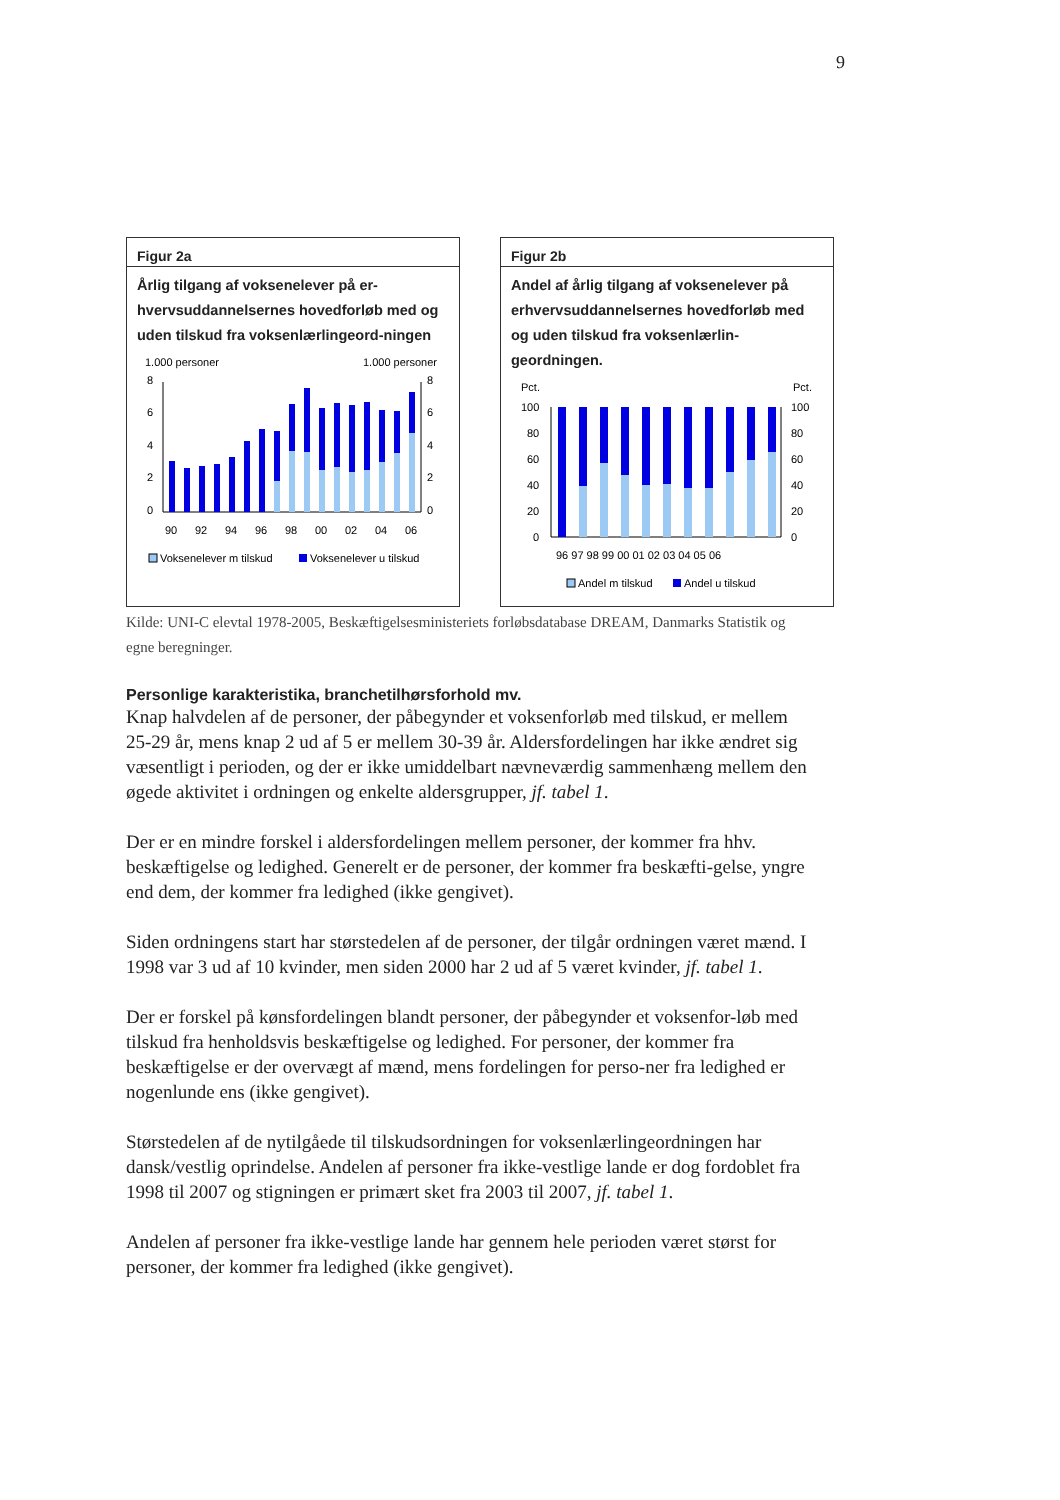9
Figur 2a
Årlig tilgang af voksenelever på er-hvervsuddannelsernes hovedforløb med og uden tilskud fra voksenlærlingeord-ningen
1.000 personer
1.000 personer
8
6
4
2
0
8
6
4
2
0
90
92
94
96
98
00
02
04
06
Voksenelever m tilskud
Voksenelever u tilskud
Figur 2b
Andel af årlig tilgang af voksenelever på erhvervsuddannelsernes hovedforløb med og uden tilskud fra voksenlærlin-geordningen.
Pct.
Pct.
100
80
60
40
20
0
100
80
60
40
20
0
96 97 98 99 00 01 02 03 04 05 06
Andel m tilskud
Andel u tilskud
Kilde: UNI-C elevtal 1978-2005, Beskæftigelsesministeriets forløbsdatabase DREAM, Danmarks Statistik og egne beregninger.
Personlige karakteristika, branchetilhørsforhold mv.
Knap halvdelen af de personer, der påbegynder et voksenforløb med tilskud, er mellem 25-29 år, mens knap 2 ud af 5 er mellem 30-39 år. Aldersfordelingen har ikke ændret sig væsentligt i perioden, og der er ikke umiddelbart nævneværdig sammenhæng mellem den øgede aktivitet i ordningen og enkelte aldersgrupper, jf. tabel 1.
Der er en mindre forskel i aldersfordelingen mellem personer, der kommer fra hhv. beskæftigelse og ledighed. Generelt er de personer, der kommer fra beskæfti-gelse, yngre end dem, der kommer fra ledighed (ikke gengivet).
Siden ordningens start har størstedelen af de personer, der tilgår ordningen været mænd. I 1998 var 3 ud af 10 kvinder, men siden 2000 har 2 ud af 5 været kvinder, jf. tabel 1.
Der er forskel på kønsfordelingen blandt personer, der påbegynder et voksenfor-løb med tilskud fra henholdsvis beskæftigelse og ledighed. For personer, der kommer fra beskæftigelse er der overvægt af mænd, mens fordelingen for perso-ner fra ledighed er nogenlunde ens (ikke gengivet).
Størstedelen af de nytilgåede til tilskudsordningen for voksenlærlingeordningen har dansk/vestlig oprindelse. Andelen af personer fra ikke-vestlige lande er dog fordoblet fra 1998 til 2007 og stigningen er primært sket fra 2003 til 2007, jf. tabel 1.
Andelen af personer fra ikke-vestlige lande har gennem hele perioden været størst for personer, der kommer fra ledighed (ikke gengivet).